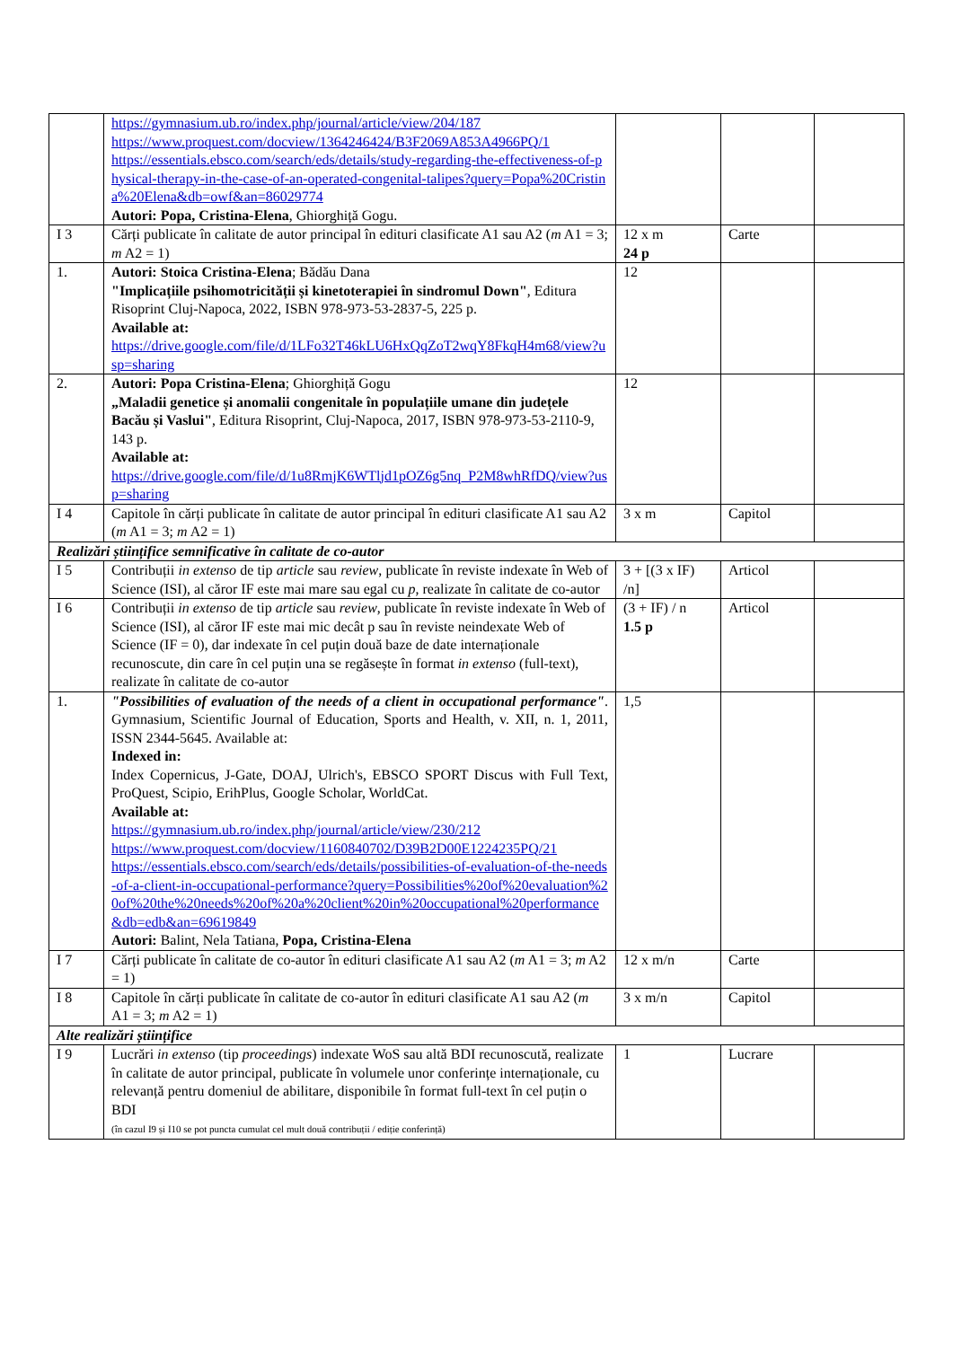| | https://gymnasium.ub.ro/index.php/journal/article/view/204/187 https://www.proquest.com/docview/1364246424/B3F2069A853A4966PQ/1 https://essentials.ebsco.com/search/eds/details/study-regarding-the-effectiveness-of-physical-therapy-in-the-case-of-an-operated-congenital-talipes?query=Popa%20Cristina%20Elena&db=owf&an=86029774 Autori: Popa, Cristina-Elena , Ghiorghiță Gogu. | | | |
| I 3 | Cărți publicate în calitate de autor principal în edituri clasificate A1 sau A2 ( m A1 = 3; m A2 = 1) | 12 x m 24 p | Carte | |
| 1. | Autori: Stoica Cristina-Elena ; Bădău Dana "Implicațiile psihomotricității și kinetoterapiei în sindromul Down" , Editura Risoprint Cluj-Napoca, 2022, ISBN 978-973-53-2837-5, 225 p. Available at: https://drive.google.com/file/d/1LFo32T46kLU6HxQqZoT2wqY8FkqH4m68/view?usp=sharing | 12 | | |
| 2. | Autori: Popa Cristina-Elena ; Ghiorghiță Gogu „Maladii genetice și anomalii congenitale în populațiile umane din județele Bacău și Vaslui" , Editura Risoprint, Cluj-Napoca, 2017, ISBN 978-973-53-2110-9, 143 p. Available at: https://drive.google.com/file/d/1u8RmjK6WTljd1pOZ6g5nq_P2M8whRfDQ/view?usp=sharing | 12 | | |
| I 4 | Capitole în cărți publicate în calitate de autor principal în edituri clasificate A1 sau A2 ( m A1 = 3; m A2 = 1) | 3 x m | Capitol | |
| Realizări științifice semnificative în calitate de co-autor | | | | |
| I 5 | Contribuții in extenso de tip article sau review , publicate în reviste indexate în Web of Science (ISI), al căror IF este mai mare sau egal cu p , realizate în calitate de co-autor | 3 + [(3 x IF) /n] | Articol | |
| I 6 | Contribuții in extenso de tip article sau review , publicate în reviste indexate în Web of Science (ISI), al căror IF este mai mic decât p sau în reviste neindexate Web of Science (IF = 0), dar indexate în cel puțin două baze de date internaționale recunoscute, din care în cel puțin una se regăsește în format in extenso (full-text), realizate în calitate de co-autor | (3 + IF) / n 1.5 p | Articol | |
| 1. | "Possibilities of evaluation of the needs of a client in occupational performance" . Gymnasium, Scientific Journal of Education, Sports and Health, v. XII, n. 1, 2011, ISSN 2344-5645. Available at: Indexed in: Index Copernicus, J-Gate, DOAJ, Ulrich's, EBSCO SPORT Discus with Full Text, ProQuest, Scipio, ErihPlus, Google Scholar, WorldCat. Available at: https://gymnasium.ub.ro/index.php/journal/article/view/230/212 https://www.proquest.com/docview/1160840702/D39B2D00E1224235PQ/21 https://essentials.ebsco.com/search/eds/details/possibilities-of-evaluation-of-the-needs-of-a-client-in-occupational-performance?query=Possibilities%20of%20evaluation%20of%20the%20needs%20of%20a%20client%20in%20occupational%20performance&db=edb&an=69619849 Autori: Balint, Nela Tatiana, Popa, Cristina-Elena | 1,5 | | |
| I 7 | Cărți publicate în calitate de co-autor în edituri clasificate A1 sau A2 ( m A1 = 3; m A2 = 1) | 12 x m/n | Carte | |
| I 8 | Capitole în cărți publicate în calitate de co-autor în edituri clasificate A1 sau A2 ( m A1 = 3; m A2 = 1) | 3 x m/n | Capitol | |
| Alte realizări științifice | | | | |
| I 9 | Lucrări in extenso (tip proceedings ) indexate WoS sau altă BDI recunoscută, realizate în calitate de autor principal, publicate în volumele unor conferințe internaționale, cu relevanță pentru domeniul de abilitare, disponibile în format full-text în cel puțin o BDI (în cazul I9 și I10 se pot puncta cumulat cel mult două contribuții / ediție conferință) | 1 | Lucrare | |